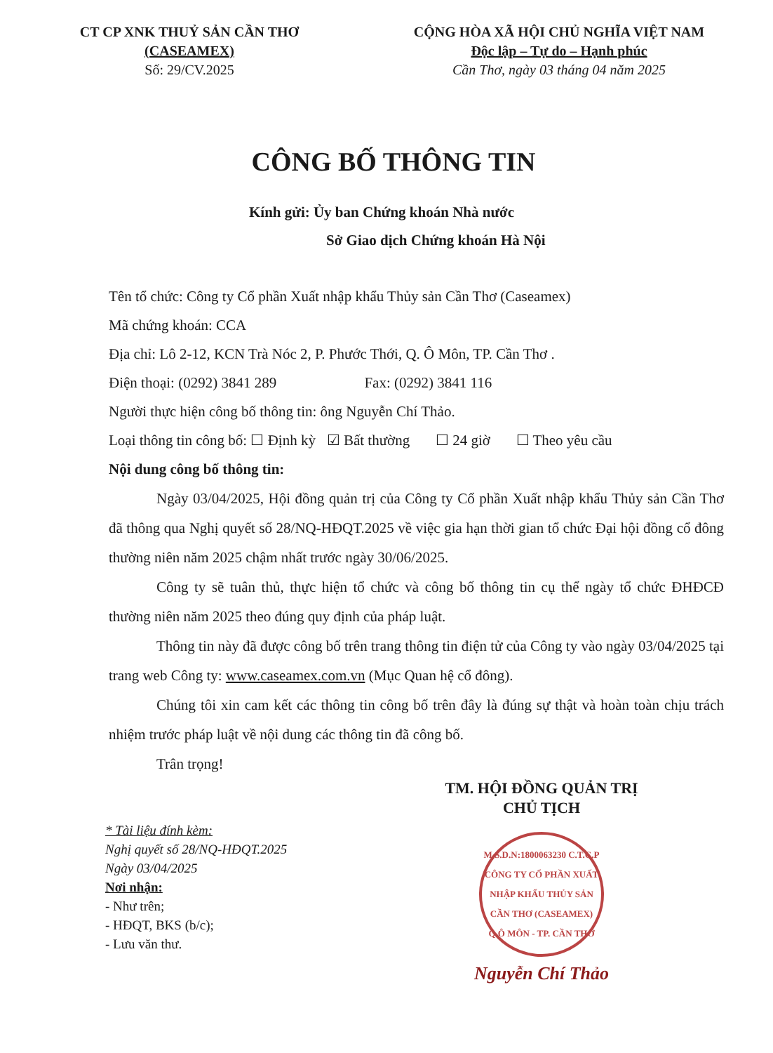CT CP XNK THUỶ SẢN CẦN THƠ
(CASEAMEX)
Số: 29/CV.2025
CỘNG HÒA XÃ HỘI CHỦ NGHĨA VIỆT NAM
Độc lập – Tự do – Hạnh phúc
Cần Thơ, ngày 03 tháng 04 năm 2025
CÔNG BỐ THÔNG TIN
Kính gửi: Ủy ban Chứng khoán Nhà nước
Sở Giao dịch Chứng khoán Hà Nội
Tên tổ chức: Công ty Cổ phần Xuất nhập khẩu Thủy sản Cần Thơ (Caseamex)
Mã chứng khoán: CCA
Địa chỉ: Lô 2-12, KCN Trà Nóc 2, P. Phước Thới, Q. Ô Môn, TP. Cần Thơ .
Điện thoại: (0292) 3841 289 Fax: (0292) 3841 116
Người thực hiện công bố thông tin: ông Nguyễn Chí Thảo.
Loại thông tin công bố: ☐ Định kỳ ☑ Bất thường ☐ 24 giờ ☐ Theo yêu cầu
Nội dung công bố thông tin:
Ngày 03/04/2025, Hội đồng quản trị của Công ty Cổ phần Xuất nhập khẩu Thủy sản Cần Thơ đã thông qua Nghị quyết số 28/NQ-HĐQT.2025 về việc gia hạn thời gian tổ chức Đại hội đồng cổ đông thường niên năm 2025 chậm nhất trước ngày 30/06/2025.
Công ty sẽ tuân thủ, thực hiện tổ chức và công bố thông tin cụ thể ngày tổ chức ĐHĐCĐ thường niên năm 2025 theo đúng quy định của pháp luật.
Thông tin này đã được công bố trên trang thông tin điện tử của Công ty vào ngày 03/04/2025 tại trang web Công ty: www.caseamex.com.vn (Mục Quan hệ cổ đông).
Chúng tôi xin cam kết các thông tin công bố trên đây là đúng sự thật và hoàn toàn chịu trách nhiệm trước pháp luật về nội dung các thông tin đã công bố.
Trân trọng!
* Tài liệu đính kèm:
Nghị quyết số 28/NQ-HĐQT.2025
Ngày 03/04/2025
Nơi nhận:
- Như trên;
- HĐQT, BKS (b/c);
- Lưu văn thư.
TM. HỘI ĐỒNG QUẢN TRỊ
CHỦ TỊCH
M.S.D.N:1800063230 C.T.C.P
CÔNG TY CỔ PHẦN XUẤT NHẬP KHẨU THỦY SẢN CẦN THƠ (CASEAMEX)
Q.Ô MÔN - TP. CẦN THƠ
Nguyễn Chí Thảo